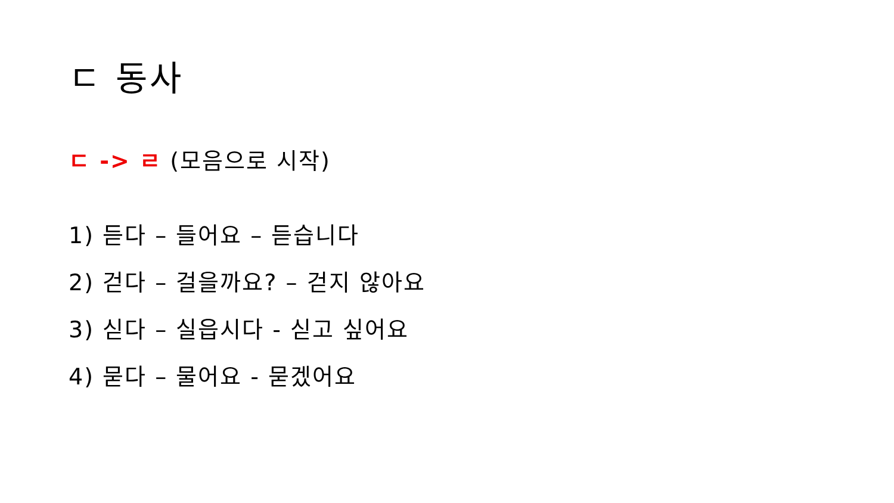ㄷ 동사
ㄷ -> ㄹ (모음으로 시작)
1) 듣다 – 들어요 – 듣습니다
2) 걷다 – 걸을까요? – 걷지 않아요
3) 싣다 – 실읍시다 - 싣고 싶어요
4) 묻다 – 물어요 - 묻겠어요